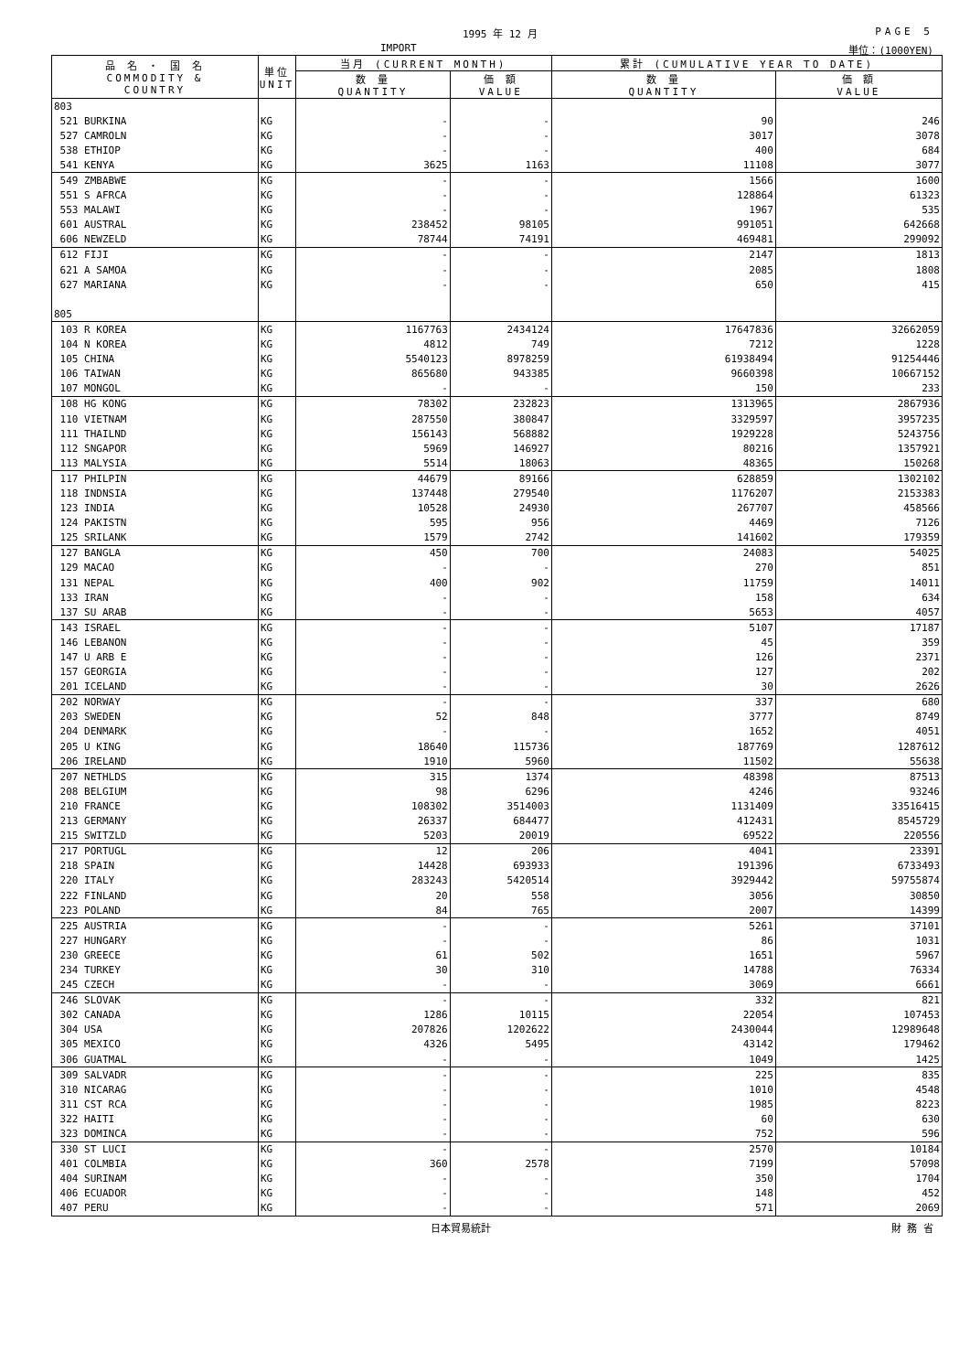1995 年 12 月 PAGE 5
IMPORT 単位：(1000YEN)
| 品 名 ・ 国 名 COMMODITY & COUNTRY | 単位 UNIT | 当月 (CURRENT MONTH) | | 累計 (CUMULATIVE YEAR TO DATE) | |
| --- | --- | --- | --- | --- | --- |
| | | 数 量 QUANTITY | 価 額 VALUE | 数 量 QUANTITY | 価 額 VALUE |
| 803 | | | | | |
| 521 BURKINA | KG | - | - | 90 | 246 |
| 527 CAMROLN | KG | - | - | 3017 | 3078 |
| 538 ETHIOP | KG | - | - | 400 | 684 |
| 541 KENYA | KG | 3625 | 1163 | 11108 | 3077 |
| 549 ZMBABWE | KG | - | - | 1566 | 1600 |
| 551 S AFRCA | KG | - | - | 128864 | 61323 |
| 553 MALAWI | KG | - | - | 1967 | 535 |
| 601 AUSTRAL | KG | 238452 | 98105 | 991051 | 642668 |
| 606 NEWZELD | KG | 78744 | 74191 | 469481 | 299092 |
| 612 FIJI | KG | - | - | 2147 | 1813 |
| 621 A SAMOA | KG | - | - | 2085 | 1808 |
| 627 MARIANA | KG | - | - | 650 | 415 |
| 805 | | | | | |
| 103 R KOREA | KG | 1167763 | 2434124 | 17647836 | 32662059 |
| 104 N KOREA | KG | 4812 | 749 | 7212 | 1228 |
| 105 CHINA | KG | 5540123 | 8978259 | 61938494 | 91254446 |
| 106 TAIWAN | KG | 865680 | 943385 | 9660398 | 10667152 |
| 107 MONGOL | KG | - | - | 150 | 233 |
| 108 HG KONG | KG | 78302 | 232823 | 1313965 | 2867936 |
| 110 VIETNAM | KG | 287550 | 380847 | 3329597 | 3957235 |
| 111 THAILND | KG | 156143 | 568882 | 1929228 | 5243756 |
| 112 SNGAPOR | KG | 5969 | 146927 | 80216 | 1357921 |
| 113 MALYSIA | KG | 5514 | 18063 | 48365 | 150268 |
| 117 PHILPIN | KG | 44679 | 89166 | 628859 | 1302102 |
| 118 INDNSIA | KG | 137448 | 279540 | 1176207 | 2153383 |
| 123 INDIA | KG | 10528 | 24930 | 267707 | 458566 |
| 124 PAKISTN | KG | 595 | 956 | 4469 | 7126 |
| 125 SRILANK | KG | 1579 | 2742 | 141602 | 179359 |
| 127 BANGLA | KG | 450 | 700 | 24083 | 54025 |
| 129 MACAO | KG | - | - | 270 | 851 |
| 131 NEPAL | KG | 400 | 902 | 11759 | 14011 |
| 133 IRAN | KG | - | - | 158 | 634 |
| 137 SU ARAB | KG | - | - | 5653 | 4057 |
| 143 ISRAEL | KG | - | - | 5107 | 17187 |
| 146 LEBANON | KG | - | - | 45 | 359 |
| 147 U ARB E | KG | - | - | 126 | 2371 |
| 157 GEORGIA | KG | - | - | 127 | 202 |
| 201 ICELAND | KG | - | - | 30 | 2626 |
| 202 NORWAY | KG | - | - | 337 | 680 |
| 203 SWEDEN | KG | 52 | 848 | 3777 | 8749 |
| 204 DENMARK | KG | - | - | 1652 | 4051 |
| 205 U KING | KG | 18640 | 115736 | 187769 | 1287612 |
| 206 IRELAND | KG | 1910 | 5960 | 11502 | 55638 |
| 207 NETHLDS | KG | 315 | 1374 | 48398 | 87513 |
| 208 BELGIUM | KG | 98 | 6296 | 4246 | 93246 |
| 210 FRANCE | KG | 108302 | 3514003 | 1131409 | 33516415 |
| 213 GERMANY | KG | 26337 | 684477 | 412431 | 8545729 |
| 215 SWITZLD | KG | 5203 | 20019 | 69522 | 220556 |
| 217 PORTUGL | KG | 12 | 206 | 4041 | 23391 |
| 218 SPAIN | KG | 14428 | 693933 | 191396 | 6733493 |
| 220 ITALY | KG | 283243 | 5420514 | 3929442 | 59755874 |
| 222 FINLAND | KG | 20 | 558 | 3056 | 30850 |
| 223 POLAND | KG | 84 | 765 | 2007 | 14399 |
| 225 AUSTRIA | KG | - | - | 5261 | 37101 |
| 227 HUNGARY | KG | - | - | 86 | 1031 |
| 230 GREECE | KG | 61 | 502 | 1651 | 5967 |
| 234 TURKEY | KG | 30 | 310 | 14788 | 76334 |
| 245 CZECH | KG | - | - | 3069 | 6661 |
| 246 SLOVAK | KG | - | - | 332 | 821 |
| 302 CANADA | KG | 1286 | 10115 | 22054 | 107453 |
| 304 USA | KG | 207826 | 1202622 | 2430044 | 12989648 |
| 305 MEXICO | KG | 4326 | 5495 | 43142 | 179462 |
| 306 GUATMAL | KG | - | - | 1049 | 1425 |
| 309 SALVADR | KG | - | - | 225 | 835 |
| 310 NICARAG | KG | - | - | 1010 | 4548 |
| 311 CST RCA | KG | - | - | 1985 | 8223 |
| 322 HAITI | KG | - | - | 60 | 630 |
| 323 DOMINCA | KG | - | - | 752 | 596 |
| 330 ST LUCI | KG | - | - | 2570 | 10184 |
| 401 COLMBIA | KG | 360 | 2578 | 7199 | 57098 |
| 404 SURINAM | KG | - | - | 350 | 1704 |
| 406 ECUADOR | KG | - | - | 148 | 452 |
| 407 PERU | KG | - | - | 571 | 2069 |
日本貿易統計 財 務 省